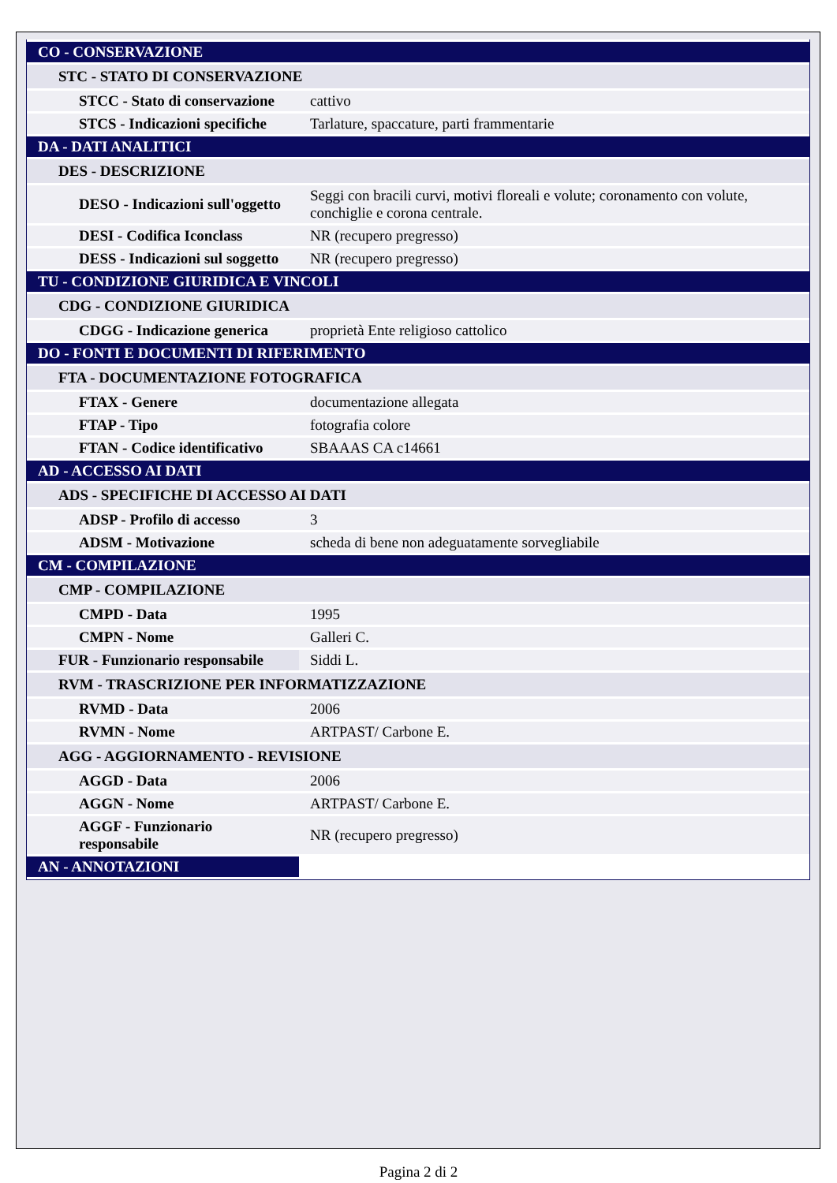| CO - CONSERVAZIONE | |
| STC - STATO DI CONSERVAZIONE | |
| STCC - Stato di conservazione | cattivo |
| STCS - Indicazioni specifiche | Tarlature, spaccature, parti frammentarie |
| DA - DATI ANALITICI | |
| DES - DESCRIZIONE | |
| DESO - Indicazioni sull'oggetto | Seggi con bracili curvi, motivi floreali e volute; coronamento con volute, conchiglie e corona centrale. |
| DESI - Codifica Iconclass | NR (recupero pregresso) |
| DESS - Indicazioni sul soggetto | NR (recupero pregresso) |
| TU - CONDIZIONE GIURIDICA E VINCOLI | |
| CDG - CONDIZIONE GIURIDICA | |
| CDGG - Indicazione generica | proprietà Ente religioso cattolico |
| DO - FONTI E DOCUMENTI DI RIFERIMENTO | |
| FTA - DOCUMENTAZIONE FOTOGRAFICA | |
| FTAX - Genere | documentazione allegata |
| FTAP - Tipo | fotografia colore |
| FTAN - Codice identificativo | SBAAAS CA c14661 |
| AD - ACCESSO AI DATI | |
| ADS - SPECIFICHE DI ACCESSO AI DATI | |
| ADSP - Profilo di accesso | 3 |
| ADSM - Motivazione | scheda di bene non adeguatamente sorvegliabile |
| CM - COMPILAZIONE | |
| CMP - COMPILAZIONE | |
| CMPD - Data | 1995 |
| CMPN - Nome | Galleri C. |
| FUR - Funzionario responsabile | Siddi L. |
| RVM - TRASCRIZIONE PER INFORMATIZZAZIONE | |
| RVMD - Data | 2006 |
| RVMN - Nome | ARTPAST/ Carbone E. |
| AGG - AGGIORNAMENTO - REVISIONE | |
| AGGD - Data | 2006 |
| AGGN - Nome | ARTPAST/ Carbone E. |
| AGGF - Funzionario responsabile | NR (recupero pregresso) |
| AN - ANNOTAZIONI | |
Pagina 2 di 2